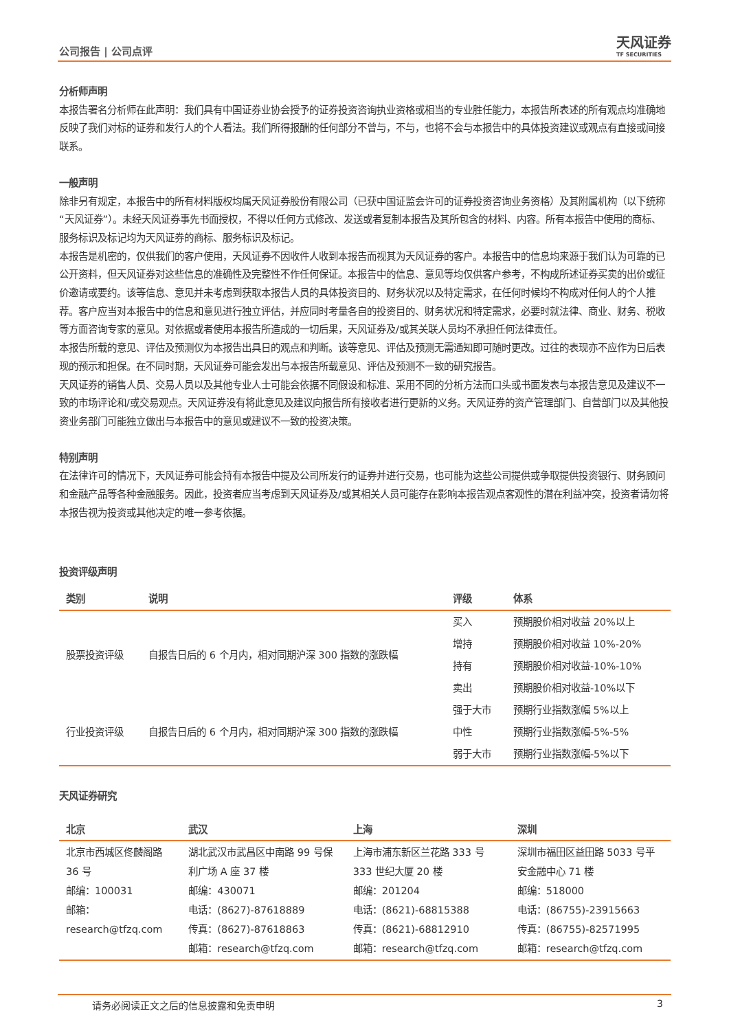公司报告 | 公司点评 天风证券
TF SECURITIES
分析师声明
本报告署名分析师在此声明：我们具有中国证券业协会授予的证券投资咨询执业资格或相当的专业胜任能力，本报告所表述的所有观点均准确地反映了我们对标的证券和发行人的个人看法。我们所得报酬的任何部分不曾与，不与，也将不会与本报告中的具体投资建议或观点有直接或间接联系。
一般声明
除非另有规定，本报告中的所有材料版权均属天风证券股份有限公司（已获中国证监会许可的证券投资咨询业务资格）及其附属机构（以下统称“天风证券”）。未经天风证券事先书面授权，不得以任何方式修改、发送或者复制本报告及其所包含的材料、内容。所有本报告中使用的商标、服务标识及标记均为天风证券的商标、服务标识及标记。
本报告是机密的，仅供我们的客户使用，天风证券不因收件人收到本报告而视其为天风证券的客户。本报告中的信息均来源于我们认为可靠的已公开资料，但天风证券对这些信息的准确性及完整性不作任何保证。本报告中的信息、意见等均仅供客户参考，不构成所述证券买卖的出价或征价邀请或要约。该等信息、意见并未考虑到获取本报告人员的具体投资目的、财务状况以及特定需求，在任何时候均不构成对任何人的个人推荐。客户应当对本报告中的信息和意见进行独立评估，并应同时考量各自的投资目的、财务状况和特定需求，必要时就法律、商业、财务、税收等方面咨询专家的意见。对依据或者使用本报告所造成的一切后果，天风证券及/或其关联人员均不承担任何法律责任。
本报告所载的意见、评估及预测仅为本报告出具日的观点和判断。该等意见、评估及预测无需通知即可随时更改。过往的表现亦不应作为日后表现的预示和担保。在不同时期，天风证券可能会发出与本报告所载意见、评估及预测不一致的研究报告。
天风证券的销售人员、交易人员以及其他专业人士可能会依据不同假设和标准、采用不同的分析方法而口头或书面发表与本报告意见及建议不一致的市场评论和/或交易观点。天风证券没有将此意见及建议向报告所有接收者进行更新的义务。天风证券的资产管理部门、自营部门以及其他投资业务部门可能独立做出与本报告中的意见或建议不一致的投资决策。
特别声明
在法律许可的情况下，天风证券可能会持有本报告中提及公司所发行的证券并进行交易，也可能为这些公司提供或争取提供投资银行、财务顾问和金融产品等各种金融服务。因此，投资者应当考虑到天风证券及/或其相关人员可能存在影响本报告观点客观性的潜在利益冲突，投资者请勿将本报告视为投资或其他决定的唯一参考依据。
投资评级声明
| 类别 | 说明 | 评级 | 体系 |
| --- | --- | --- | --- |
| 股票投资评级 | 自报告日后的 6 个月内，相对同期沪深 300 指数的涨跌幅 | 买入 | 预期股价相对收益 20%以上 |
| | | 增持 | 预期股价相对收益 10%-20% |
| | | 持有 | 预期股价相对收益-10%-10% |
| | | 卖出 | 预期股价相对收益-10%以下 |
| 行业投资评级 | 自报告日后的 6 个月内，相对同期沪深 300 指数的涨跌幅 | 强于大市 | 预期行业指数涨幅 5%以上 |
| | | 中性 | 预期行业指数涨幅-5%-5% |
| | | 弱于大市 | 预期行业指数涨幅-5%以下 |
天风证券研究
| 北京 | 武汉 | 上海 | 深圳 |
| --- | --- | --- | --- |
| 北京市西城区佟麟阁路 36 号 邮编：100031 邮箱：research@tfzq.com | 湖北武汉市武昌区中南路 99 号保利广场 A 座 37 楼 邮编：430071 电话：(8627)-87618889 传真：(8627)-87618863 邮箱：research@tfzq.com | 上海市浦东新区兰花路 333 号 333 世纪大厦 20 楼 邮编：201204 电话：(8621)-68815388 传真：(8621)-68812910 邮箱：research@tfzq.com | 深圳市福田区益田路 5033 号平安金融中心 71 楼 邮编：518000 电话：(86755)-23915663 传真：(86755)-82571995 邮箱：research@tfzq.com |
请务必阅读正文之后的信息披露和免责申明 3